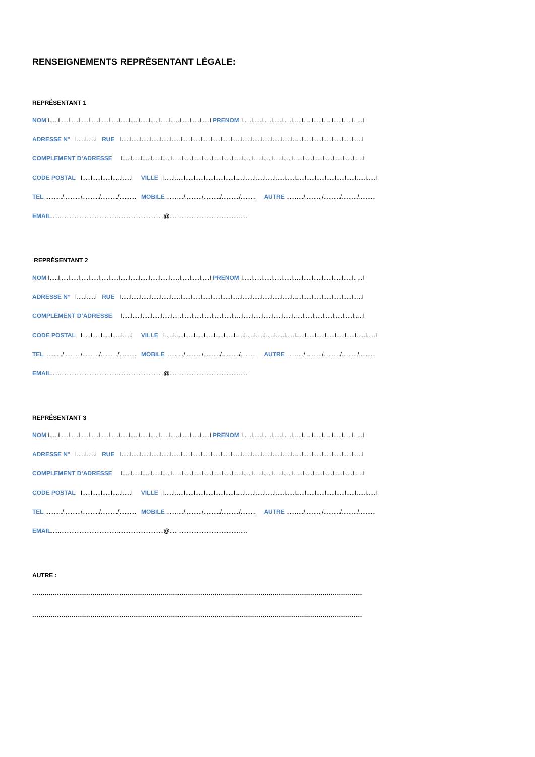RENSEIGNEMENTS REPRÉSENTANT LÉGALE:
REPRÉSENTANT 1
NOM I.....I.....I.....I.....I.....I.....I.....I.....I.....I.....I.....I.....I.....I.....I.....I.....I PRENOM I.....I.....I.....I.....I.....I.....I.....I.....I.....I.....I.....I.....I
ADRESSE N° I.....I.....I RUE I.....I.....I.....I.....I.....I.....I.....I.....I.....I.....I.....I.....I.....I.....I.....I.....I.....I.....I.....I.....I.....I.....I.....I.....I
COMPLEMENT D’ADRESSE I.....I.....I.....I.....I.....I.....I.....I.....I.....I.....I.....I.....I.....I.....I.....I.....I.....I.....I.....I.....I.....I.....I.....I.....I
CODE POSTAL I.....I.....I.....I.....I.....I VILLE I.....I.....I.....I.....I.....I.....I.....I.....I.....I.....I.....I.....I.....I.....I.....I.....I.....I.....I.....I.....I.....I
TEL ........../........../........../........../.......... MOBILE ........../........../........../........../......... AUTRE ........../........../........../........./..........
EMAIL...................................................................@..............................................
REPRÉSENTANT 2
NOM I.....I.....I.....I.....I.....I.....I.....I.....I.....I.....I.....I.....I.....I.....I.....I.....I PRENOM I.....I.....I.....I.....I.....I.....I.....I.....I.....I.....I.....I.....I
ADRESSE N° I.....I.....I RUE I.....I.....I.....I.....I.....I.....I.....I.....I.....I.....I.....I.....I.....I.....I.....I.....I.....I.....I.....I.....I.....I.....I.....I.....I
COMPLEMENT D’ADRESSE I.....I.....I.....I.....I.....I.....I.....I.....I.....I.....I.....I.....I.....I.....I.....I.....I.....I.....I.....I.....I.....I.....I.....I.....I
CODE POSTAL I.....I.....I.....I.....I.....I VILLE I.....I.....I.....I.....I.....I.....I.....I.....I.....I.....I.....I.....I.....I.....I.....I.....I.....I.....I.....I.....I.....I
TEL ........../........../........../........../.......... MOBILE ........../........../........../........../......... AUTRE ........../........../........../........./..........
EMAIL...................................................................@..............................................
REPRÉSENTANT 3
NOM I.....I.....I.....I.....I.....I.....I.....I.....I.....I.....I.....I.....I.....I.....I.....I.....I PRENOM I.....I.....I.....I.....I.....I.....I.....I.....I.....I.....I.....I.....I
ADRESSE N° I.....I.....I RUE I.....I.....I.....I.....I.....I.....I.....I.....I.....I.....I.....I.....I.....I.....I.....I.....I.....I.....I.....I.....I.....I.....I.....I.....I
COMPLEMENT D’ADRESSE I.....I.....I.....I.....I.....I.....I.....I.....I.....I.....I.....I.....I.....I.....I.....I.....I.....I.....I.....I.....I.....I.....I.....I.....I
CODE POSTAL I.....I.....I.....I.....I.....I VILLE I.....I.....I.....I.....I.....I.....I.....I.....I.....I.....I.....I.....I.....I.....I.....I.....I.....I.....I.....I.....I.....I
TEL ........../........../........../........../.......... MOBILE ........../........../........../........../......... AUTRE ........../........../........../........./..........
EMAIL...................................................................@..............................................
AUTRE :
...............................................................................................................................................................
...............................................................................................................................................................